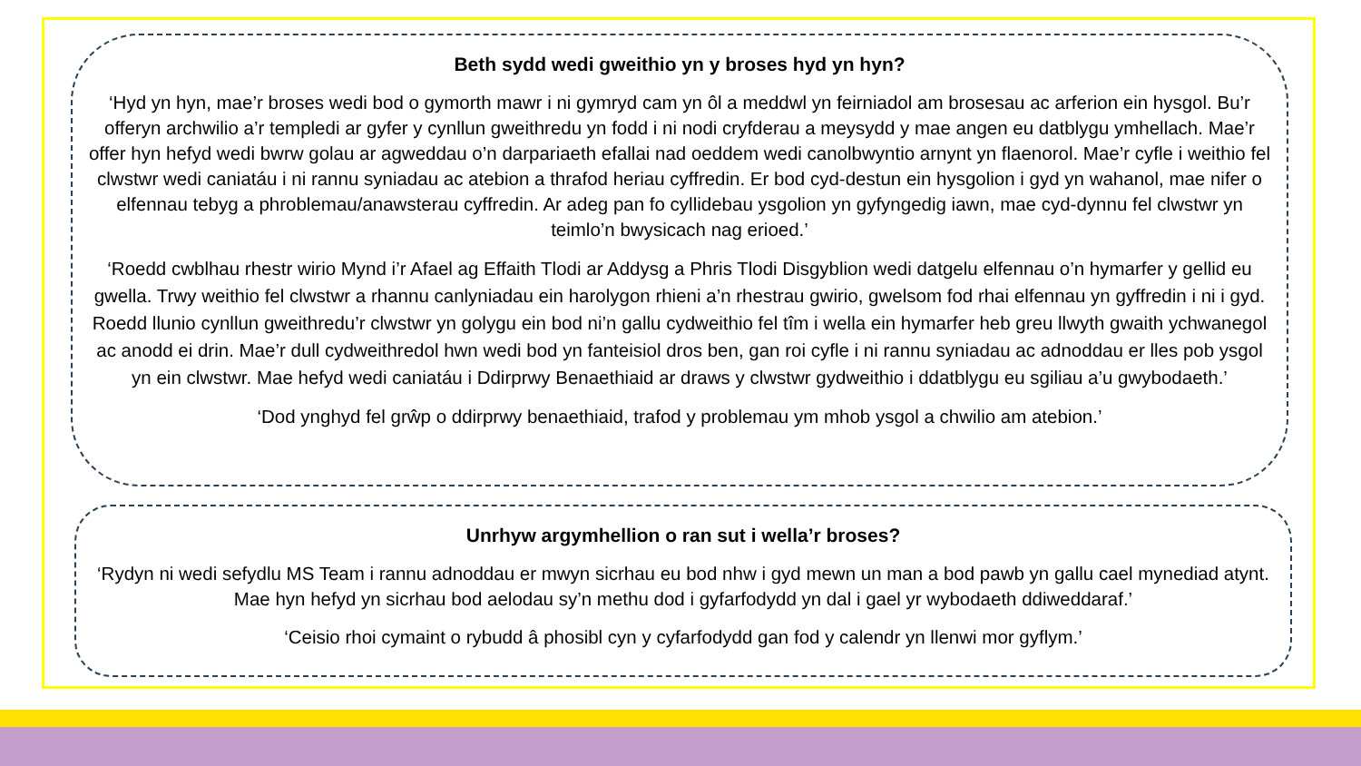Beth sydd wedi gweithio yn y broses hyd yn hyn?
‘Hyd yn hyn, mae’r broses wedi bod o gymorth mawr i ni gymryd cam yn ôl a meddwl yn feirniadol am brosesau ac arferion ein hysgol. Bu’r offeryn archwilio a’r templedi ar gyfer y cynllun gweithredu yn fodd i ni nodi cryfderau a meysydd y mae angen eu datblygu ymhellach. Mae’r offer hyn hefyd wedi bwrw golau ar agweddau o’n darpariaeth efallai nad oeddem wedi canolbwyntio arnynt yn flaenorol. Mae’r cyfle i weithio fel clwstwr wedi caniatáu i ni rannu syniadau ac atebion a thrafod heriau cyffredin. Er bod cyd-destun ein hysgolion i gyd yn wahanol, mae nifer o elfennau tebyg a phroblemau/anawsterau cyffredin. Ar adeg pan fo cyllidebau ysgolion yn gyfyngedig iawn, mae cyd-dynnu fel clwstwr yn teimlo’n bwysicach nag erioed.’
‘Roedd cwblhau rhestr wirio Mynd i’r Afael ag Effaith Tlodi ar Addysg a Phris Tlodi Disgyblion wedi datgelu elfennau o’n hymarfer y gellid eu gwella. Trwy weithio fel clwstwr a rhannu canlyniadau ein harolygon rhieni a’n rhestrau gwirio, gwelsom fod rhai elfennau yn gyffredin i ni i gyd. Roedd llunio cynllun gweithredu’r clwstwr yn golygu ein bod ni’n gallu cydweithio fel tîm i wella ein hymarfer heb greu llwyth gwaith ychwanegol ac anodd ei drin. Mae’r dull cydweithredol hwn wedi bod yn fanteisiol dros ben, gan roi cyfle i ni rannu syniadau ac adnoddau er lles pob ysgol yn ein clwstwr. Mae hefyd wedi caniatáu i Ddirprwy Benaethiaid ar draws y clwstwr gydweithio i ddatblygu eu sgiliau a’u gwybodaeth.’
‘Dod ynghyd fel grŵp o ddirprwy benaethiaid, trafod y problemau ym mhob ysgol a chwilio am atebion.’
Unrhyw argymhellion o ran sut i wella’r broses?
‘Rydyn ni wedi sefydlu MS Team i rannu adnoddau er mwyn sicrhau eu bod nhw i gyd mewn un man a bod pawb yn gallu cael mynediad atynt. Mae hyn hefyd yn sicrhau bod aelodau sy’n methu dod i gyfarfodydd yn dal i gael yr wybodaeth ddiweddaraf.’
‘Ceisio rhoi cymaint o rybudd â phosibl cyn y cyfarfodydd gan fod y calendr yn llenwi mor gyflym.’